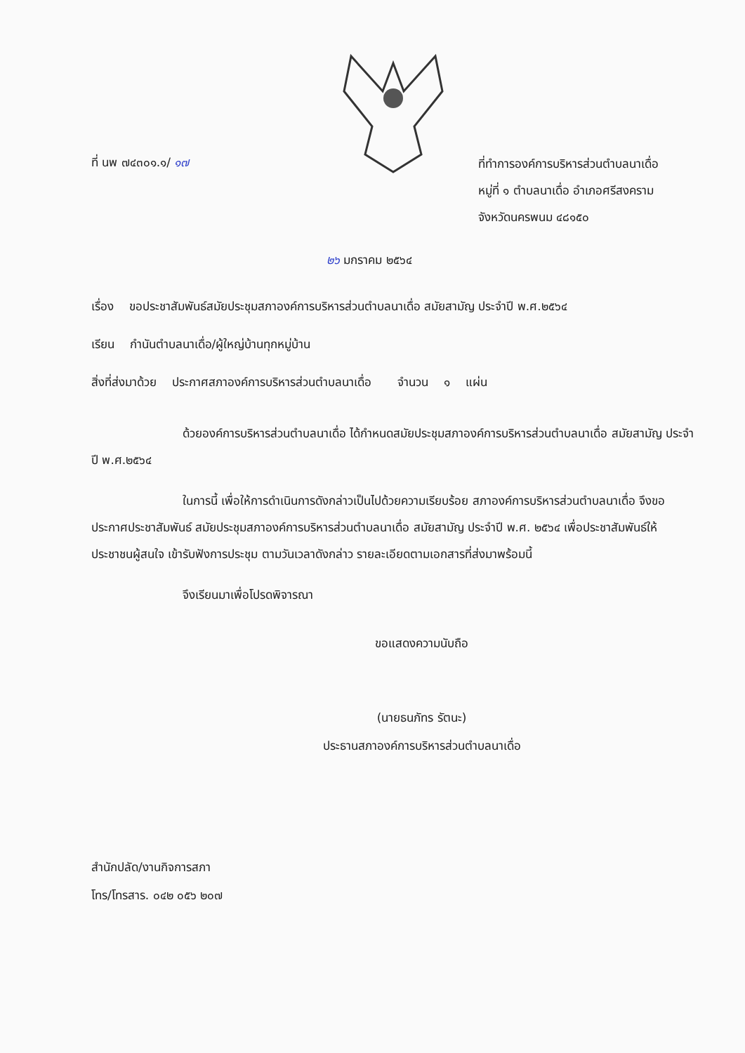ที่ นพ ๗๔๓๐๑.๑/ ๑๗
ที่ทำการองค์การบริหารส่วนตำบลนาเดื่อ
หมู่ที่ ๑ ตำบลนาเดื่อ อำเภอศรีสงคราม
จังหวัดนครพนม ๔๘๑๕๐
๒๖ มกราคม ๒๕๖๔
เรื่อง ขอประชาสัมพันธ์สมัยประชุมสภาองค์การบริหารส่วนตำบลนาเดื่อ สมัยสามัญ ประจำปี พ.ศ.๒๕๖๔
เรียน กำนันตำบลนาเดื่อ/ผู้ใหญ่บ้านทุกหมู่บ้าน
สิ่งที่ส่งมาด้วย ประกาศสภาองค์การบริหารส่วนตำบลนาเดื่อ จำนวน ๑ แผ่น
ด้วยองค์การบริหารส่วนตำบลนาเดื่อ ได้กำหนดสมัยประชุมสภาองค์การบริหารส่วนตำบลนาเดื่อ สมัยสามัญ ประจำปี พ.ศ.๒๕๖๔
ในการนี้ เพื่อให้การดำเนินการดังกล่าวเป็นไปด้วยความเรียบร้อย สภาองค์การบริหารส่วนตำบลนาเดื่อ จึงขอประกาศประชาสัมพันธ์ สมัยประชุมสภาองค์การบริหารส่วนตำบลนาเดื่อ สมัยสามัญ ประจำปี พ.ศ. ๒๕๖๔ เพื่อประชาสัมพันธ์ให้ประชาชนผู้สนใจ เข้ารับฟังการประชุม ตามวันเวลาดังกล่าว รายละเอียดตามเอกสารที่ส่งมาพร้อมนี้
จึงเรียนมาเพื่อโปรดพิจารณา
ขอแสดงความนับถือ
(นายธนภัทร รัตนะ)
ประธานสภาองค์การบริหารส่วนตำบลนาเดื่อ
สำนักปลัด/งานกิจการสภา
โทร/โทรสาร. ๐๔๒ ๐๕๖ ๒๐๗